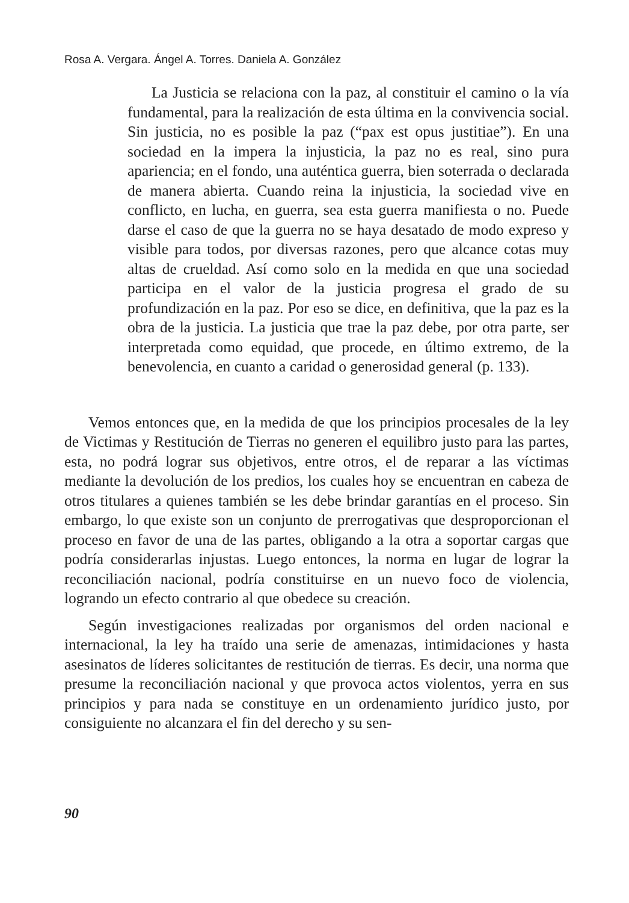Rosa A. Vergara. Ángel A. Torres. Daniela A. González
La Justicia se relaciona con la paz, al constituir el camino o la vía fundamental, para la realización de esta última en la convivencia social. Sin justicia, no es posible la paz (“pax est opus justitiae”). En una sociedad en la impera la injusticia, la paz no es real, sino pura apariencia; en el fondo, una auténtica guerra, bien soterrada o declarada de manera abierta. Cuando reina la injusticia, la sociedad vive en conflicto, en lucha, en guerra, sea esta guerra manifiesta o no. Puede darse el caso de que la guerra no se haya desatado de modo expreso y visible para todos, por diversas razones, pero que alcance cotas muy altas de crueldad. Así como solo en la medida en que una sociedad participa en el valor de la justicia progresa el grado de su profundización en la paz. Por eso se dice, en definitiva, que la paz es la obra de la justicia. La justicia que trae la paz debe, por otra parte, ser interpretada como equidad, que procede, en último extremo, de la benevolencia, en cuanto a caridad o generosidad general (p. 133).
Vemos entonces que, en la medida de que los principios procesales de la ley de Victimas y Restitución de Tierras no generen el equilibro justo para las partes, esta, no podrá lograr sus objetivos, entre otros, el de reparar a las víctimas mediante la devolución de los predios, los cuales hoy se encuentran en cabeza de otros titulares a quienes también se les debe brindar garantías en el proceso. Sin embargo, lo que existe son un conjunto de prerrogativas que desproporcionan el proceso en favor de una de las partes, obligando a la otra a soportar cargas que podría considerarlas injustas. Luego entonces, la norma en lugar de lograr la reconciliación nacional, podría constituirse en un nuevo foco de violencia, logrando un efecto contrario al que obedece su creación.
Según investigaciones realizadas por organismos del orden nacional e internacional, la ley ha traído una serie de amenazas, intimidaciones y hasta asesinatos de líderes solicitantes de restitución de tierras. Es decir, una norma que presume la reconciliación nacional y que provoca actos violentos, yerra en sus principios y para nada se constituye en un ordenamiento jurídico justo, por consiguiente no alcanzara el fin del derecho y su sen-
90